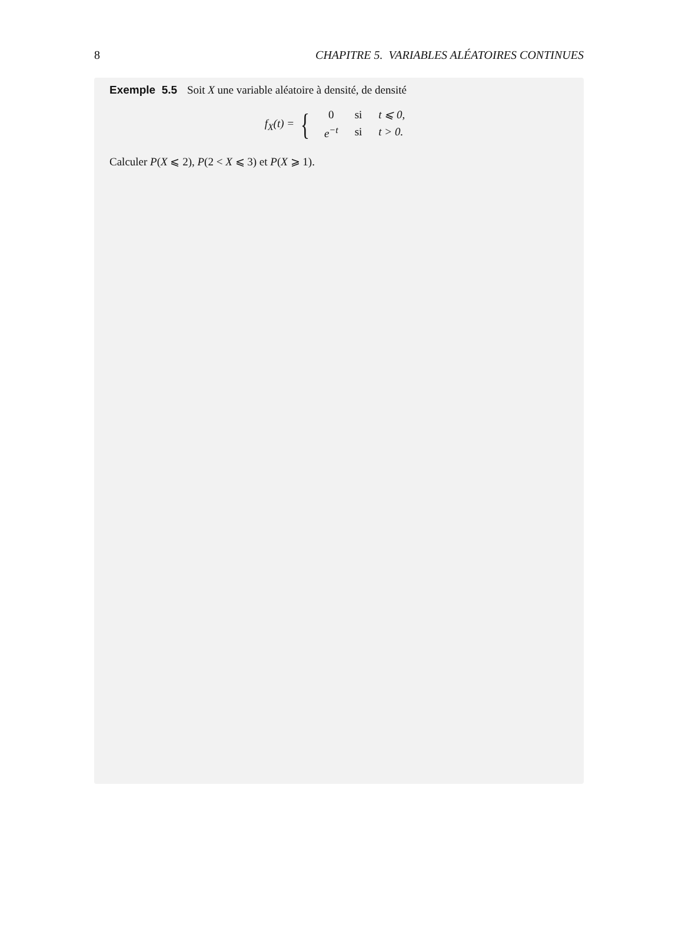8 CHAPITRE 5. VARIABLES ALÉATOIRES CONTINUES
Exemple 5.5 Soit X une variable aléatoire à densité, de densité
f<sub>X</sub>(t) = {
| 0 | si | t ⩽ 0, |
| e<sup>−t</sup> | si | t > 0. |
Calculer P(X ⩽ 2), P(2 < X ⩽ 3) et P(X ⩾ 1).